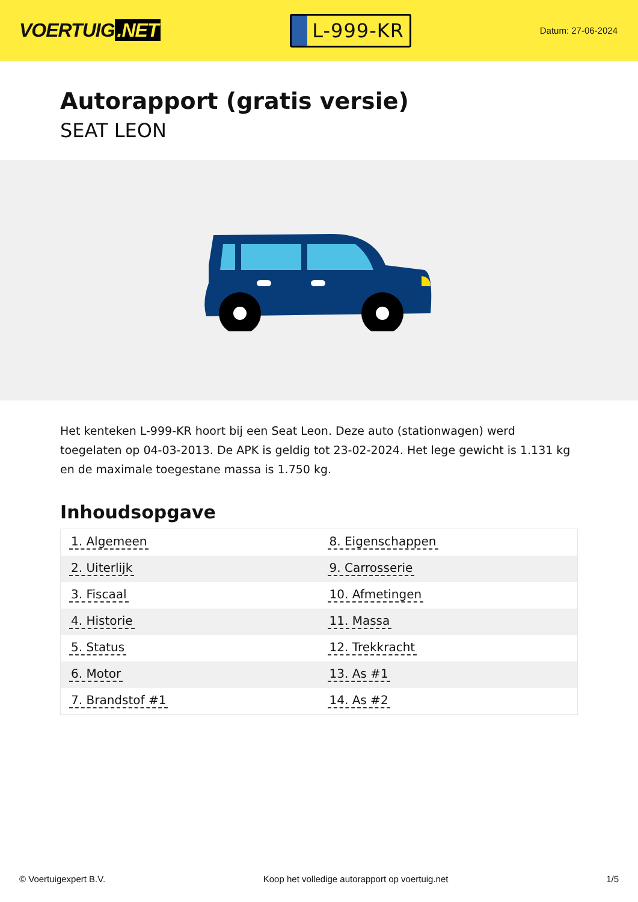VOERTUIG.NET
L-999-KR
Datum: 27-06-2024
Autorapport (gratis versie)
SEAT LEON
Het kenteken L-999-KR hoort bij een Seat Leon. Deze auto (stationwagen) werd toegelaten op 04-03-2013. De APK is geldig tot 23-02-2024. Het lege gewicht is 1.131 kg en de maximale toegestane massa is 1.750 kg.
Inhoudsopgave
| 1. Algemeen | 8. Eigenschappen |
| 2. Uiterlijk | 9. Carrosserie |
| 3. Fiscaal | 10. Afmetingen |
| 4. Historie | 11. Massa |
| 5. Status | 12. Trekkracht |
| 6. Motor | 13. As #1 |
| 7. Brandstof #1 | 14. As #2 |
© Voertuigexpert B.V. Koop het volledige autorapport op voertuig.net 1/5